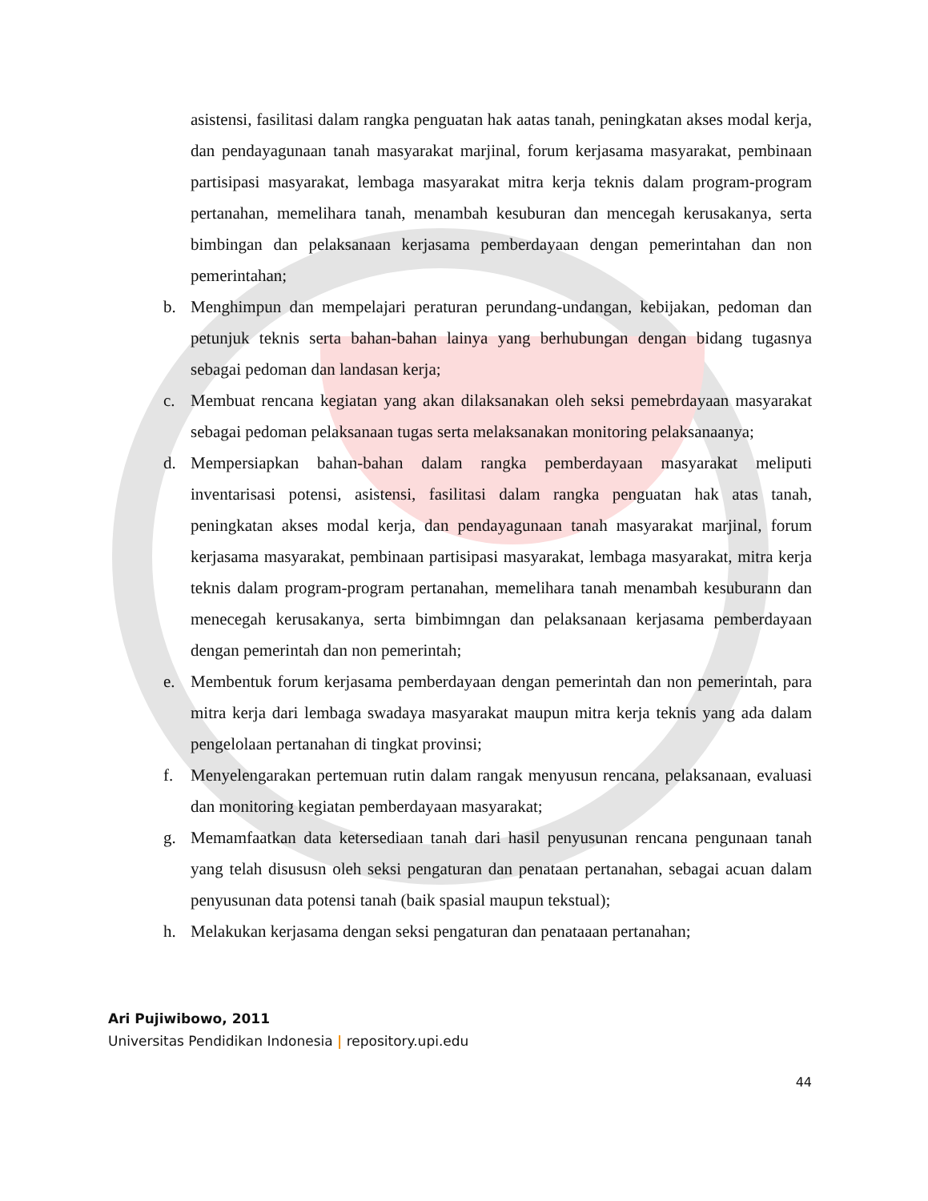asistensi, fasilitasi dalam rangka penguatan hak aatas tanah, peningkatan akses modal kerja, dan pendayagunaan tanah masyarakat marjinal, forum kerjasama masyarakat, pembinaan partisipasi masyarakat, lembaga masyarakat mitra kerja teknis dalam program-program pertanahan, memelihara tanah, menambah kesuburan dan mencegah kerusakanya, serta bimbingan dan pelaksanaan kerjasama pemberdayaan dengan pemerintahan dan non pemerintahan;
b. Menghimpun dan mempelajari peraturan perundang-undangan, kebijakan, pedoman dan petunjuk teknis serta bahan-bahan lainya yang berhubungan dengan bidang tugasnya sebagai pedoman dan landasan kerja;
c. Membuat rencana kegiatan yang akan dilaksanakan oleh seksi pemebrdayaan masyarakat sebagai pedoman pelaksanaan tugas serta melaksanakan monitoring pelaksanaanya;
d. Mempersiapkan bahan-bahan dalam rangka pemberdayaan masyarakat meliputi inventarisasi potensi, asistensi, fasilitasi dalam rangka penguatan hak atas tanah, peningkatan akses modal kerja, dan pendayagunaan tanah masyarakat marjinal, forum kerjasama masyarakat, pembinaan partisipasi masyarakat, lembaga masyarakat, mitra kerja teknis dalam program-program pertanahan, memelihara tanah menambah kesuburann dan menecegah kerusakanya, serta bimbimngan dan pelaksanaan kerjasama pemberdayaan dengan pemerintah dan non pemerintah;
e. Membentuk forum kerjasama pemberdayaan dengan pemerintah dan non pemerintah, para mitra kerja dari lembaga swadaya masyarakat maupun mitra kerja teknis yang ada dalam pengelolaan pertanahan di tingkat provinsi;
f. Menyelengarakan pertemuan rutin dalam rangak menyusun rencana, pelaksanaan, evaluasi dan monitoring kegiatan pemberdayaan masyarakat;
g. Memamfaatkan data ketersediaan tanah dari hasil penyusunan rencana pengunaan tanah yang telah disususn oleh seksi pengaturan dan penataan pertanahan, sebagai acuan dalam penyusunan data potensi tanah (baik spasial maupun tekstual);
h. Melakukan kerjasama dengan seksi pengaturan dan penataaan pertanahan;
Ari Pujiwibowo, 2011
Universitas Pendidikan Indonesia | repository.upi.edu
44